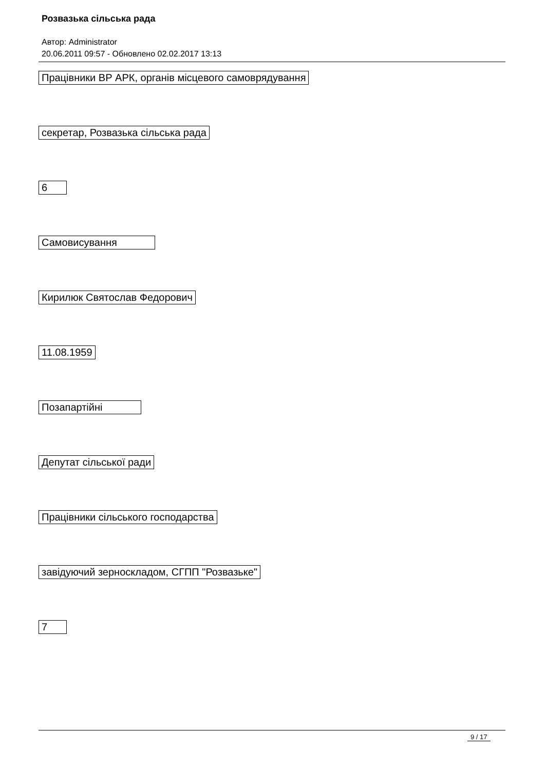Розвазька сільська рада
Автор: Administrator
20.06.2011 09:57 - Обновлено 02.02.2017 13:13
Працівники ВР АРК, органів місцевого самоврядування
секретар, Розвазька сільська рада
6
Самовисування
Кирилюк Святослав Федорович
11.08.1959
Позапартійні
Депутат сільської ради
Працівники сільського господарства
завідуючий зерноскладом, СГПП "Розвазьке"
7
9 / 17